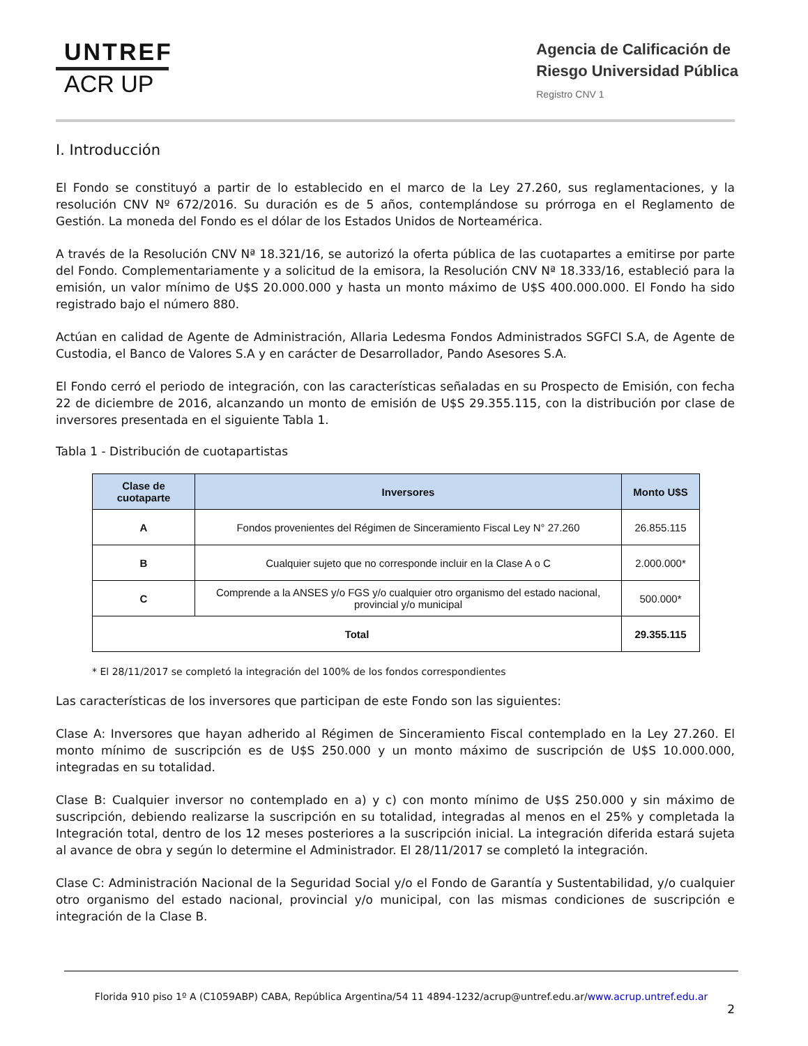UNTREF
ACR UP
Agencia de Calificación de
Riesgo Universidad Pública
Registro CNV 1
I. Introducción
El Fondo se constituyó a partir de lo establecido en el marco de la Ley 27.260, sus reglamentaciones, y la resolución CNV Nº 672/2016. Su duración es de 5 años, contemplándose su prórroga en el Reglamento de Gestión. La moneda del Fondo es el dólar de los Estados Unidos de Norteamérica.
A través de la Resolución CNV Nª 18.321/16, se autorizó la oferta pública de las cuotapartes a emitirse por parte del Fondo. Complementariamente y a solicitud de la emisora, la Resolución CNV Nª 18.333/16, estableció para la emisión, un valor mínimo de U$S 20.000.000 y hasta un monto máximo de U$S 400.000.000. El Fondo ha sido registrado bajo el número 880.
Actúan en calidad de Agente de Administración, Allaria Ledesma Fondos Administrados SGFCI S.A, de Agente de Custodia, el Banco de Valores S.A y en carácter de Desarrollador, Pando Asesores S.A.
El Fondo cerró el periodo de integración, con las características señaladas en su Prospecto de Emisión, con fecha 22 de diciembre de 2016, alcanzando un monto de emisión de U$S 29.355.115, con la distribución por clase de inversores presentada en el siguiente Tabla 1.
Tabla 1 - Distribución de cuotapartistas
| Clase de cuotaparte | Inversores | Monto U$S |
| --- | --- | --- |
| A | Fondos provenientes del Régimen de Sinceramiento Fiscal Ley N° 27.260 | 26.855.115 |
| B | Cualquier sujeto que no corresponde incluir en la Clase A o C | 2.000.000* |
| C | Comprende a la ANSES y/o FGS y/o cualquier otro organismo del estado nacional, provincial y/o municipal | 500.000* |
| Total | | 29.355.115 |
* El 28/11/2017 se completó la integración del 100% de los fondos correspondientes
Las características de los inversores que participan de este Fondo son las siguientes:
Clase A: Inversores que hayan adherido al Régimen de Sinceramiento Fiscal contemplado en la Ley 27.260. El monto mínimo de suscripción es de U$S 250.000 y un monto máximo de suscripción de U$S 10.000.000, integradas en su totalidad.
Clase B: Cualquier inversor no contemplado en a) y c) con monto mínimo de U$S 250.000 y sin máximo de suscripción, debiendo realizarse la suscripción en su totalidad, integradas al menos en el 25% y completada la Integración total, dentro de los 12 meses posteriores a la suscripción inicial. La integración diferida estará sujeta al avance de obra y según lo determine el Administrador. El 28/11/2017 se completó la integración.
Clase C: Administración Nacional de la Seguridad Social y/o el Fondo de Garantía y Sustentabilidad, y/o cualquier otro organismo del estado nacional, provincial y/o municipal, con las mismas condiciones de suscripción e integración de la Clase B.
Florida 910 piso 1º A (C1059ABP) CABA, República Argentina/54 11 4894-1232/acrup@untref.edu.ar/www.acrup.untref.edu.ar
2